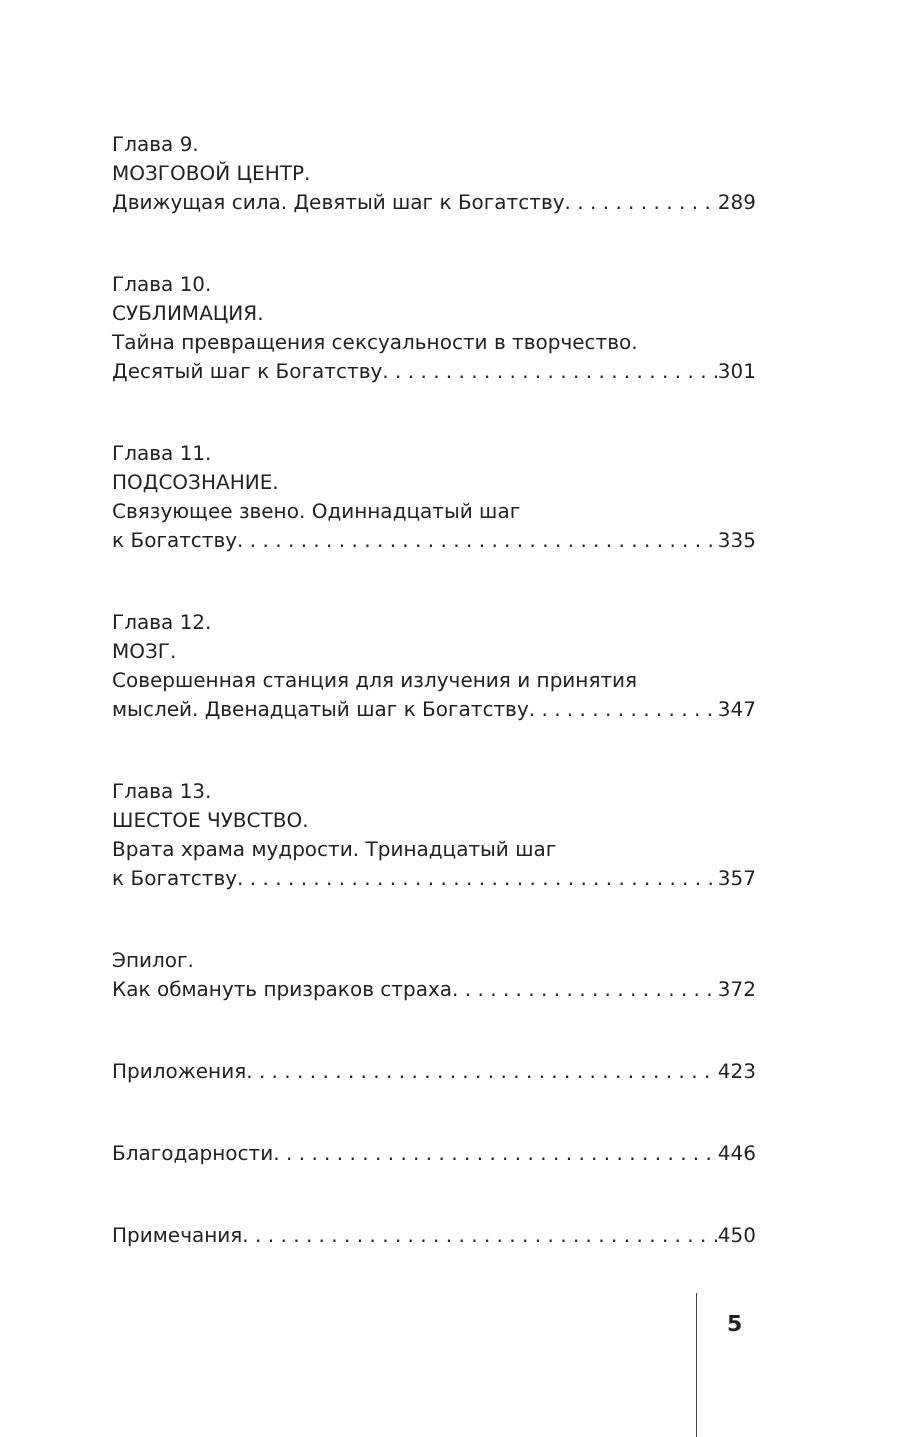Глава 9.
МОЗГОВОЙ ЦЕНТР.
Движущая сила. Девятый шаг к Богатству 289
Глава 10.
СУБЛИМАЦИЯ.
Тайна превращения сексуальности в творчество.
Десятый шаг к Богатству 301
Глава 11.
ПОДСОЗНАНИЕ.
Связующее звено. Одиннадцатый шаг
к Богатству 335
Глава 12.
МОЗГ.
Совершенная станция для излучения и принятия
мыслей. Двенадцатый шаг к Богатству 347
Глава 13.
ШЕСТОЕ ЧУВСТВО.
Врата храма мудрости. Тринадцатый шаг
к Богатству 357
Эпилог.
Как обмануть призраков страха 372
Приложения 423
Благодарности 446
Примечания 450
5